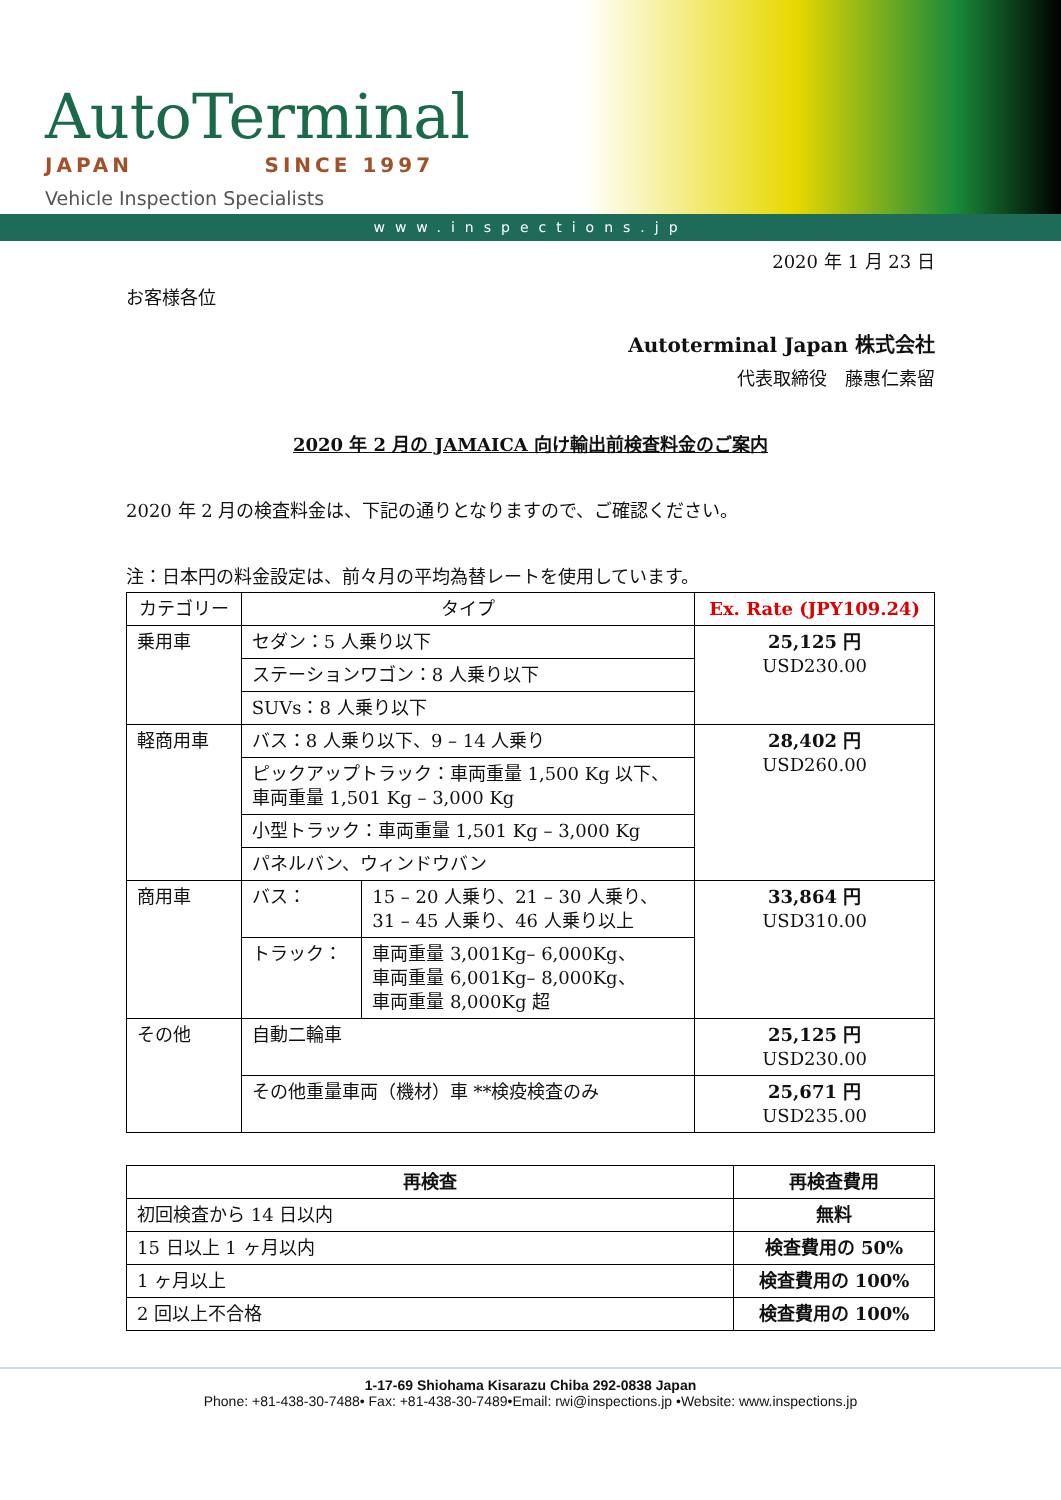AutoTerminal
JAPAN SINCE 1997
Vehicle Inspection Specialists
www.inspections.jp
2020 年 1 月 23 日
お客様各位
Autoterminal Japan 株式会社
代表取締役　藤惠仁素留
2020 年 2 月の JAMAICA 向け輸出前検査料金のご案内
2020 年 2 月の検査料金は、下記の通りとなりますので、ご確認ください。
注：日本円の料金設定は、前々月の平均為替レートを使用しています。
| カテゴリー | タイプ | | Ex. Rate (JPY109.24) |
| --- | --- | --- | --- |
| 乗用車 | セダン：5 人乗り以下 | | 25,125 円 USD230.00 |
| | ステーションワゴン：8 人乗り以下 | | |
| | SUVs：8 人乗り以下 | | |
| 軽商用車 | バス：8 人乗り以下、9 – 14 人乗り | | 28,402 円 USD260.00 |
| | ピックアップトラック：車両重量 1,500 Kg 以下、 車両重量 1,501 Kg – 3,000 Kg | | |
| | 小型トラック：車両重量 1,501 Kg – 3,000 Kg | | |
| | パネルバン、ウィンドウバン | | |
| 商用車 | バス： | 15 – 20 人乗り、21 – 30 人乗り、 31 – 45 人乗り、46 人乗り以上 | 33,864 円 USD310.00 |
| | トラック： | 車両重量 3,001Kg– 6,000Kg、 車両重量 6,001Kg– 8,000Kg、 車両重量 8,000Kg 超 | |
| その他 | 自動二輪車 | | 25,125 円 USD230.00 |
| | その他重量車両（機材）車 **検疫検査のみ | | 25,671 円 USD235.00 |
| 再検査 | 再検査費用 |
| --- | --- |
| 初回検査から 14 日以内 | 無料 |
| 15 日以上 1 ヶ月以内 | 検査費用の 50% |
| 1 ヶ月以上 | 検査費用の 100% |
| 2 回以上不合格 | 検査費用の 100% |
1-17-69 Shiohama Kisarazu Chiba 292-0838 Japan
Phone: +81-438-30-7488• Fax: +81-438-30-7489•Email: rwi@inspections.jp •Website: www.inspections.jp